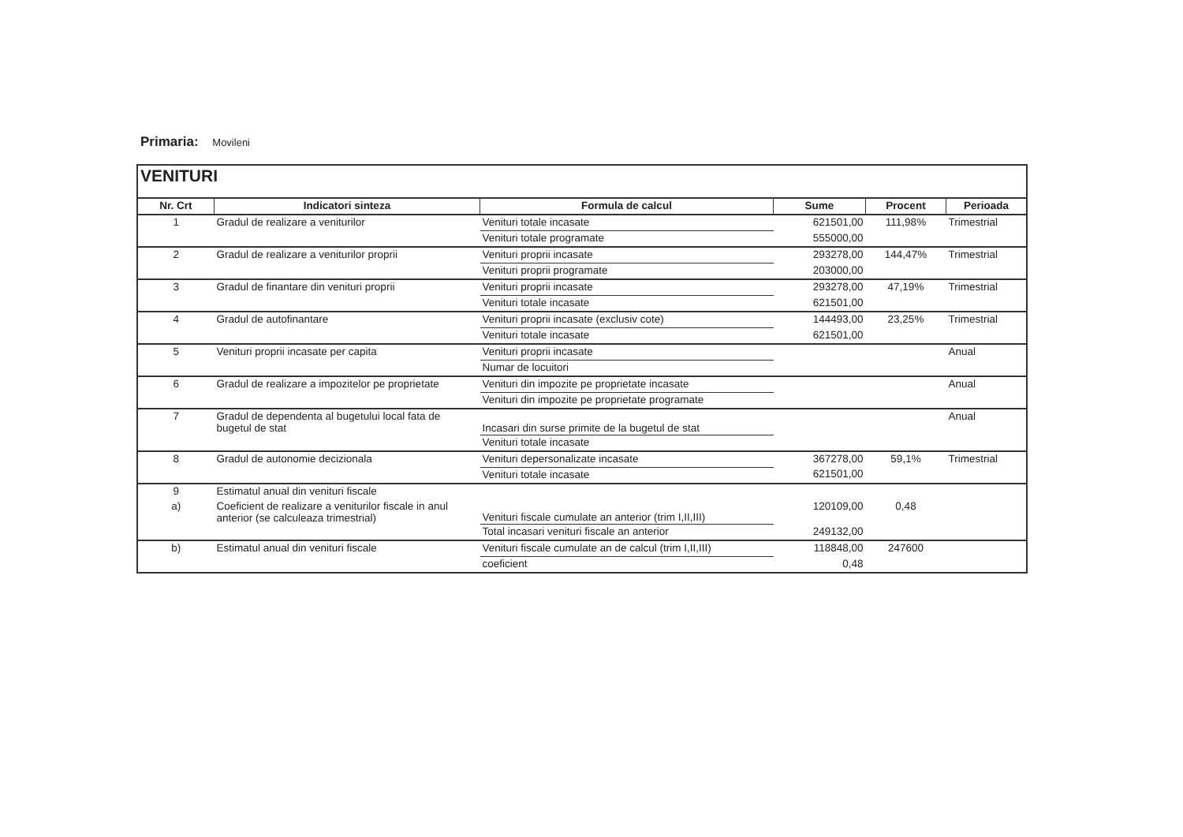Primaria: Movileni
| VENITURI | | | | | |
| Nr. Crt | Indicatori sinteza | Formula de calcul | Sume | Procent | Perioada |
| 1 | Gradul de realizare a veniturilor | Venituri totale incasate | 621501,00 | 111,98% | Trimestrial |
| | | Venituri totale programate | 555000,00 | | |
| 2 | Gradul de realizare a veniturilor proprii | Venituri proprii incasate | 293278,00 | 144,47% | Trimestrial |
| | | Venituri proprii programate | 203000,00 | | |
| 3 | Gradul de finantare din venituri proprii | Venituri proprii incasate | 293278,00 | 47,19% | Trimestrial |
| | | Venituri totale incasate | 621501,00 | | |
| 4 | Gradul de autofinantare | Venituri proprii incasate (exclusiv cote) | 144493,00 | 23,25% | Trimestrial |
| | | Venituri totale incasate | 621501,00 | | |
| 5 | Venituri proprii incasate per capita | Venituri proprii incasate | | | Anual |
| | | Numar de locuitori | | | |
| 6 | Gradul de realizare a impozitelor pe proprietate | Venituri din impozite pe proprietate incasate | | | Anual |
| | | Venituri din impozite pe proprietate programate | | | |
| 7 | Gradul de dependenta al bugetului local fata de bugetul de stat | Incasari din surse primite de la bugetul de stat | | | Anual |
| | | Venituri totale incasate | | | |
| 8 | Gradul de autonomie decizionala | Venituri depersonalizate incasate | 367278,00 | 59,1% | Trimestrial |
| | | Venituri totale incasate | 621501,00 | | |
| 9 | Estimatul anual din venituri fiscale | | | | |
| a) | Coeficient de realizare a veniturilor fiscale in anul anterior (se calculeaza trimestrial) | Venituri fiscale cumulate an anterior (trim I,II,III) | 120109,00 | 0,48 | |
| | | Total incasari venituri fiscale an anterior | 249132,00 | | |
| b) | Estimatul anual din venituri fiscale | Venituri fiscale cumulate an de calcul (trim I,II,III) | 118848,00 | 247600 | |
| | | coeficient | 0,48 | | |